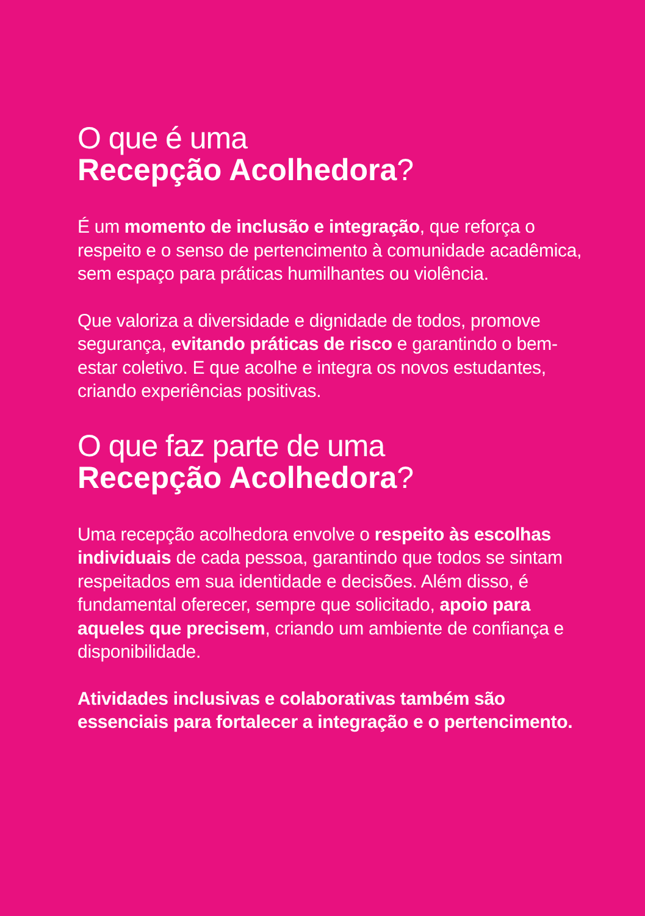O que é uma
Recepção Acolhedora?
É um momento de inclusão e integração, que reforça o respeito e o senso de pertencimento à comunidade acadêmica, sem espaço para práticas humilhantes ou violência.
Que valoriza a diversidade e dignidade de todos, promove segurança, evitando práticas de risco e garantindo o bem-estar coletivo. E que acolhe e integra os novos estudantes, criando experiências positivas.
O que faz parte de uma
Recepção Acolhedora?
Uma recepção acolhedora envolve o respeito às escolhas individuais de cada pessoa, garantindo que todos se sintam respeitados em sua identidade e decisões. Além disso, é fundamental oferecer, sempre que solicitado, apoio para aqueles que precisem, criando um ambiente de confiança e disponibilidade.
Atividades inclusivas e colaborativas também são essenciais para fortalecer a integração e o pertencimento.